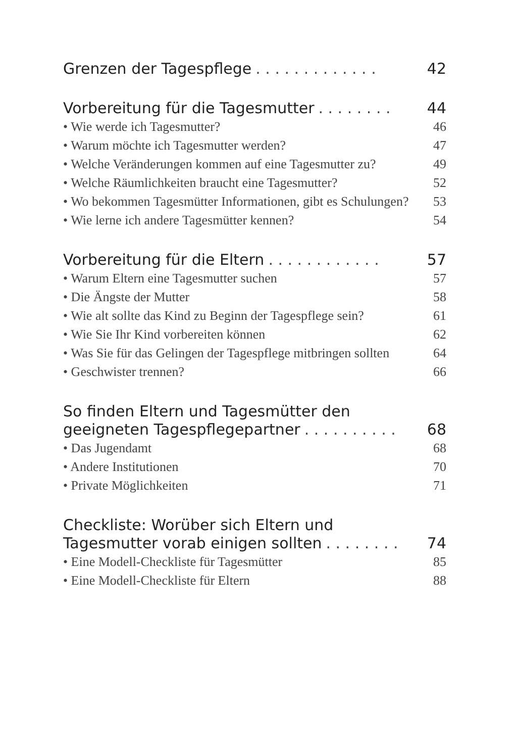Grenzen der Tagespflege. . . . . . . . . . . . . 42
Vorbereitung für die Tagesmutter. . . . . . . . 44
• Wie werde ich Tagesmutter? 46
• Warum möchte ich Tagesmutter werden? 47
• Welche Veränderungen kommen auf eine Tagesmutter zu? 49
• Welche Räumlichkeiten braucht eine Tagesmutter? 52
• Wo bekommen Tagesmütter Informationen, gibt es Schulungen? 53
• Wie lerne ich andere Tagesmütter kennen? 54
Vorbereitung für die Eltern. . . . . . . . . . . . 57
• Warum Eltern eine Tagesmutter suchen 57
• Die Ängste der Mutter 58
• Wie alt sollte das Kind zu Beginn der Tagespflege sein? 61
• Wie Sie Ihr Kind vorbereiten können 62
• Was Sie für das Gelingen der Tagespflege mitbringen sollten 64
• Geschwister trennen? 66
So finden Eltern und Tagesmütter den
geeigneten Tagespflegepartner. . . . . . . . . . 68
• Das Jugendamt 68
• Andere Institutionen 70
• Private Möglichkeiten 71
Checkliste: Worüber sich Eltern und
Tagesmutter vorab einigen sollten. . . . . . . . 74
• Eine Modell-Checkliste für Tagesmütter 85
• Eine Modell-Checkliste für Eltern 88